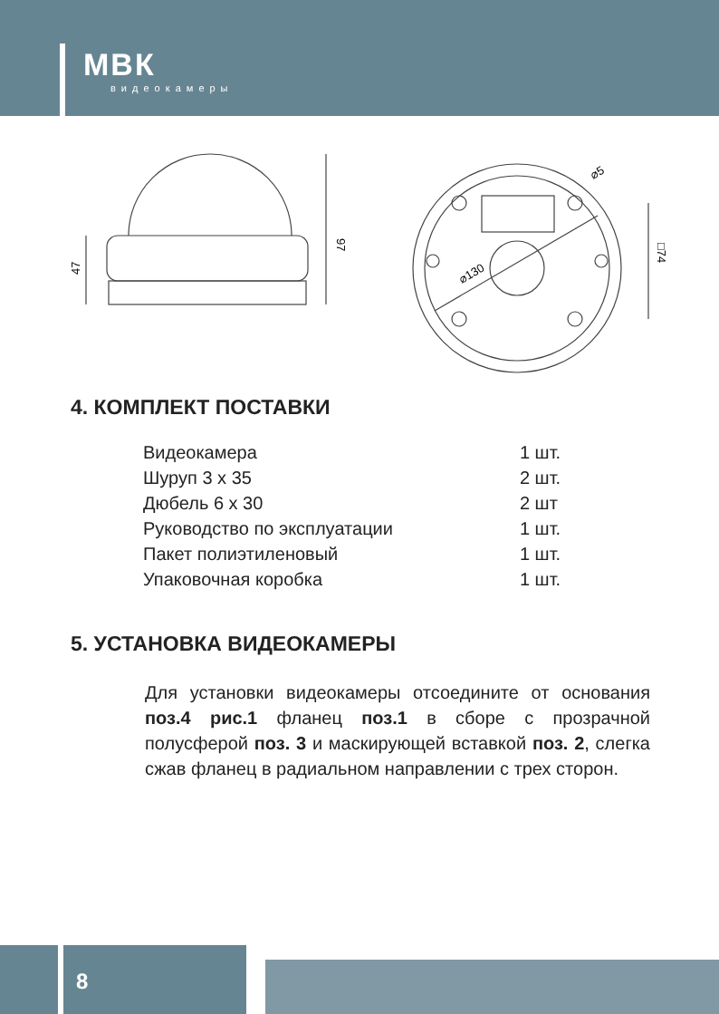МВК
видеокамеры
47
97
⌀130
⌀5
□74
4. КОМПЛЕКТ ПОСТАВКИ
| Видеокамера | 1 шт. |
| Шуруп 3 х 35 | 2 шт. |
| Дюбель 6 х 30 | 2 шт |
| Руководство по эксплуатации | 1 шт. |
| Пакет полиэтиленовый | 1 шт. |
| Упаковочная коробка | 1 шт. |
5. УСТАНОВКА ВИДЕОКАМЕРЫ
Для установки видеокамеры отсоедините от основания поз.4 рис.1 фланец поз.1 в сборе с прозрачной полусферой поз. 3 и маскирующей вставкой поз. 2, слегка сжав фланец в радиаль­ном направлении с трех сторон.
8